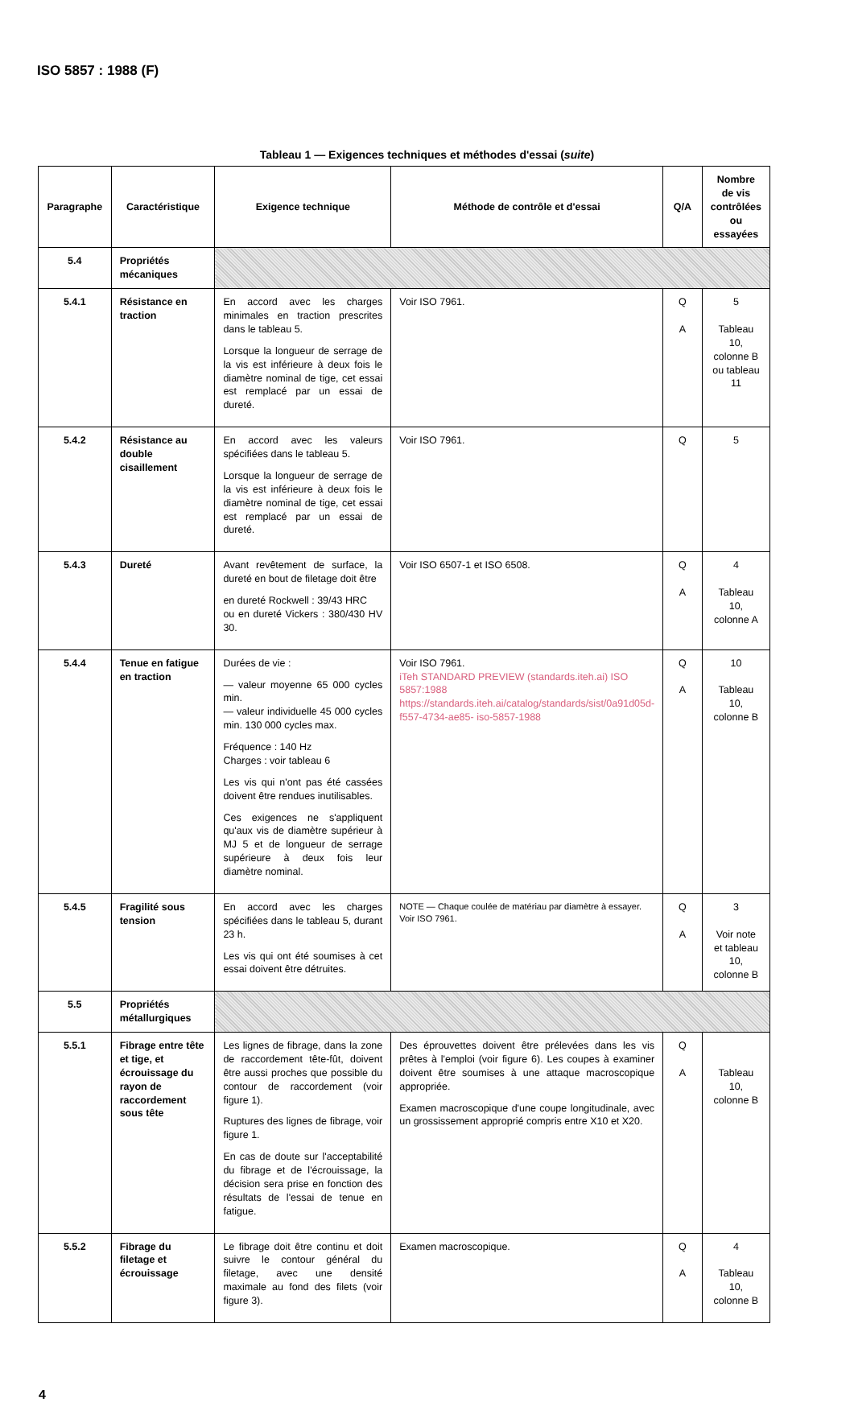ISO 5857 : 1988 (F)
Tableau 1 — Exigences techniques et méthodes d'essai (suite)
| Paragraphe | Caractéristique | Exigence technique | Méthode de contrôle et d'essai | Q/A | Nombre de vis contrôlées ou essayées |
| --- | --- | --- | --- | --- | --- |
| 5.4 | Propriétés mécaniques | | | | |
| 5.4.1 | Résistance en traction | En accord avec les charges minimales en traction prescrites dans le tableau 5. Lorsque la longueur de serrage de la vis est inférieure à deux fois le diamètre nominal de tige, cet essai est remplacé par un essai de dureté. | Voir ISO 7961. | Q A | 5 Tableau 10, colonne B ou tableau 11 |
| 5.4.2 | Résistance au double cisaillement | En accord avec les valeurs spécifiées dans le tableau 5. Lorsque la longueur de serrage de la vis est inférieure à deux fois le diamètre nominal de tige, cet essai est remplacé par un essai de dureté. | Voir ISO 7961. | Q | 5 |
| 5.4.3 | Dureté | Avant revêtement de surface, la dureté en bout de filetage doit être en dureté Rockwell : 39/43 HRC ou en dureté Vickers : 380/430 HV 30. | Voir ISO 6507-1 et ISO 6508. | Q A | 4 Tableau 10, colonne A |
| 5.4.4 | Tenue en fatigue en traction | Durées de vie : — valeur moyenne 65 000 cycles min. — valeur individuelle 45 000 cycles min. 130 000 cycles max. Fréquence : 140 Hz Charges : voir tableau 6 Les vis qui n'ont pas été cassées doivent être rendues inutilisables. Ces exigences ne s'appliquent qu'aux vis de diamètre supérieur à MJ 5 et de longueur de serrage supérieure à deux fois leur diamètre nominal. | Voir ISO 7961. iTeh STANDARD PREVIEW (standards.iteh.ai) ISO 5857:1988 https://standards.iteh.ai/catalog/standards/sist/0a91d05d-f557-4734-ae85- iso-5857-1988 | Q A | 10 Tableau 10, colonne B |
| 5.4.5 | Fragilité sous tension | En accord avec les charges spécifiées dans le tableau 5, durant 23 h. Les vis qui ont été soumises à cet essai doivent être détruites. | NOTE — Chaque coulée de matériau par diamètre à essayer. Voir ISO 7961. | Q A | 3 Voir note et tableau 10, colonne B |
| 5.5 | Propriétés métallurgiques | | | | |
| 5.5.1 | Fibrage entre tête et tige, et écrouissage du rayon de raccordement sous tête | Les lignes de fibrage, dans la zone de raccordement tête-fût, doivent être aussi proches que possible du contour de raccordement (voir figure 1). Ruptures des lignes de fibrage, voir figure 1. En cas de doute sur l'acceptabilité du fibrage et de l'écrouissage, la décision sera prise en fonction des résultats de l'essai de tenue en fatigue. | Des éprouvettes doivent être prélevées dans les vis prêtes à l'emploi (voir figure 6). Les coupes à examiner doivent être soumises à une attaque macroscopique appropriée. Examen macroscopique d'une coupe longitudinale, avec un grossissement approprié compris entre X10 et X20. | Q A | Tableau 10, colonne B |
| 5.5.2 | Fibrage du filetage et écrouissage | Le fibrage doit être continu et doit suivre le contour général du filetage, avec une densité maximale au fond des filets (voir figure 3). | Examen macroscopique. | Q A | 4 Tableau 10, colonne B |
4